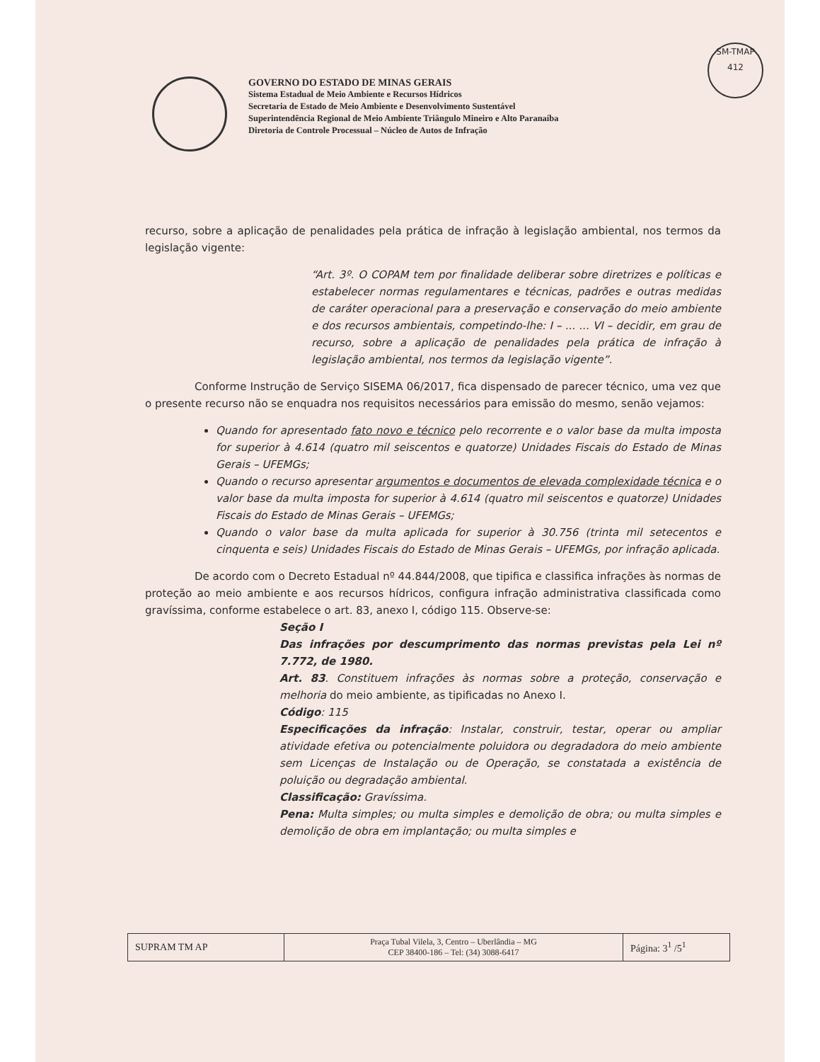SM-TMAP
412
GOVERNO DO ESTADO DE MINAS GERAIS
Sistema Estadual de Meio Ambiente e Recursos Hídricos
Secretaria de Estado de Meio Ambiente e Desenvolvimento Sustentável
Superintendência Regional de Meio Ambiente Triângulo Mineiro e Alto Paranaíba
Diretoria de Controle Processual – Núcleo de Autos de Infração
recurso, sobre a aplicação de penalidades pela prática de infração à legislação ambiental, nos termos da legislação vigente:
“Art. 3º. O COPAM tem por finalidade deliberar sobre diretrizes e políticas e estabelecer normas regulamentares e técnicas, padrões e outras medidas de caráter operacional para a preservação e conservação do meio ambiente e dos recursos ambientais, competindo-lhe: I – ... ... VI – decidir, em grau de recurso, sobre a aplicação de penalidades pela prática de infração à legislação ambiental, nos termos da legislação vigente”.
Conforme Instrução de Serviço SISEMA 06/2017, fica dispensado de parecer técnico, uma vez que o presente recurso não se enquadra nos requisitos necessários para emissão do mesmo, senão vejamos:
Quando for apresentado fato novo e técnico pelo recorrente e o valor base da multa imposta for superior à 4.614 (quatro mil seiscentos e quatorze) Unidades Fiscais do Estado de Minas Gerais – UFEMGs;
Quando o recurso apresentar argumentos e documentos de elevada complexidade técnica e o valor base da multa imposta for superior à 4.614 (quatro mil seiscentos e quatorze) Unidades Fiscais do Estado de Minas Gerais – UFEMGs;
Quando o valor base da multa aplicada for superior à 30.756 (trinta mil setecentos e cinquenta e seis) Unidades Fiscais do Estado de Minas Gerais – UFEMGs, por infração aplicada.
De acordo com o Decreto Estadual nº 44.844/2008, que tipifica e classifica infrações às normas de proteção ao meio ambiente e aos recursos hídricos, configura infração administrativa classificada como gravíssima, conforme estabelece o art. 83, anexo I, código 115. Observe-se:
Seção I
Das infrações por descumprimento das normas previstas pela Lei nº 7.772, de 1980.
Art. 83. Constituem infrações às normas sobre a proteção, conservação e melhoria do meio ambiente, as tipificadas no Anexo I.
Código: 115
Especificações da infração: Instalar, construir, testar, operar ou ampliar atividade efetiva ou potencialmente poluidora ou degradadora do meio ambiente sem Licenças de Instalação ou de Operação, se constatada a existência de poluição ou degradação ambiental.
Classificação: Gravíssima.
Pena: Multa simples; ou multa simples e demolição de obra; ou multa simples e demolição de obra em implantação; ou multa simples e
| SUPRAM TM AP | Praça Tubal Vilela, 3, Centro – Uberlândia – MG CEP 38400-186 – Tel: (34) 3088-6417 | Página: 3<sup>1</sup> /5<sup>1</sup> |